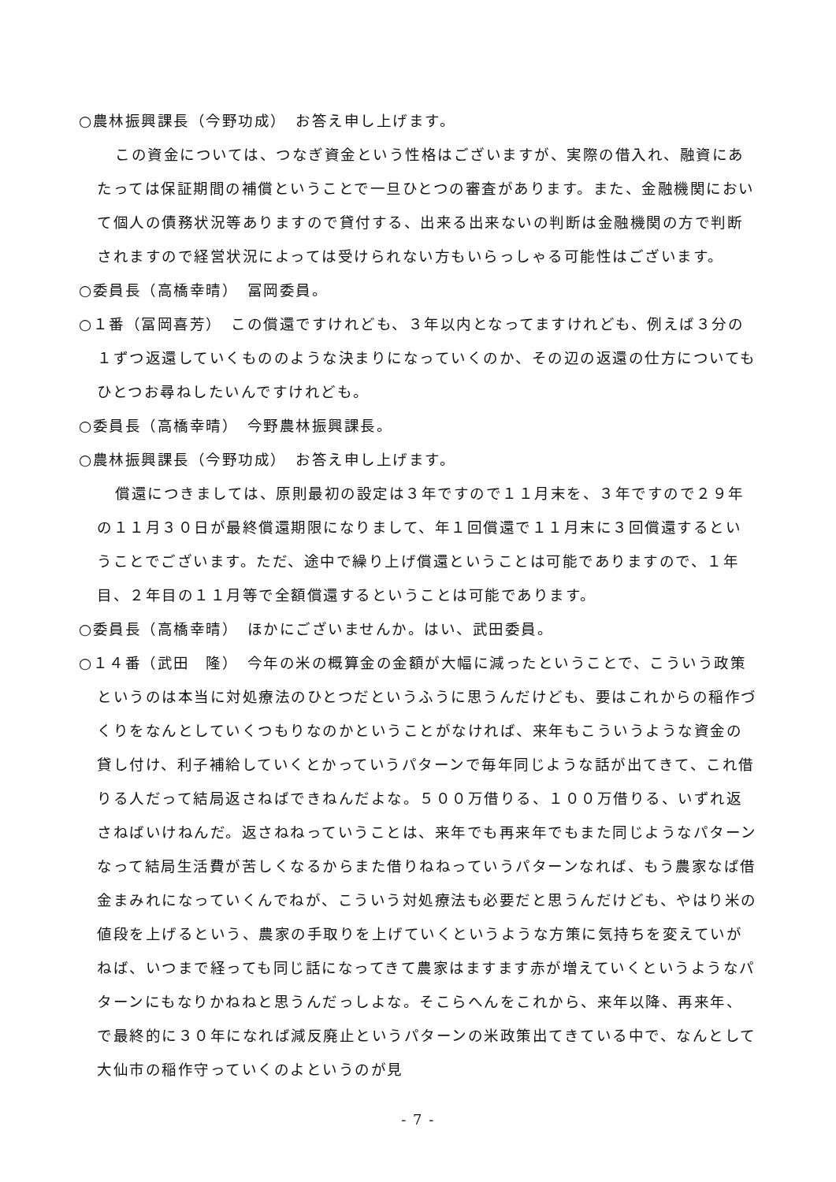○農林振興課長（今野功成）　お答え申し上げます。
この資金については、つなぎ資金という性格はございますが、実際の借入れ、融資にあたっては保証期間の補償ということで一旦ひとつの審査があります。また、金融機関において個人の債務状況等ありますので貸付する、出来る出来ないの判断は金融機関の方で判断されますので経営状況によっては受けられない方もいらっしゃる可能性はございます。
○委員長（高橋幸晴）　冨岡委員。
○１番（冨岡喜芳）　この償還ですけれども、３年以内となってますけれども、例えば３分の１ずつ返還していくもののような決まりになっていくのか、その辺の返還の仕方についてもひとつお尋ねしたいんですけれども。
○委員長（高橋幸晴）　今野農林振興課長。
○農林振興課長（今野功成）　お答え申し上げます。
償還につきましては、原則最初の設定は３年ですので１１月末を、３年ですので２９年の１１月３０日が最終償還期限になりまして、年１回償還で１１月末に３回償還するということでございます。ただ、途中で繰り上げ償還ということは可能でありますので、１年目、２年目の１１月等で全額償還するということは可能であります。
○委員長（高橋幸晴）　ほかにございませんか。はい、武田委員。
○１４番（武田　隆）　今年の米の概算金の金額が大幅に減ったということで、こういう政策というのは本当に対処療法のひとつだというふうに思うんだけども、要はこれからの稲作づくりをなんとしていくつもりなのかということがなければ、来年もこういうような資金の貸し付け、利子補給していくとかっていうパターンで毎年同じような話が出てきて、これ借りる人だって結局返さねばできねんだよな。５００万借りる、１００万借りる、いずれ返さねばいけねんだ。返さねねっていうことは、来年でも再来年でもまた同じようなパターンなって結局生活費が苦しくなるからまた借りねねっていうパターンなれば、もう農家なば借金まみれになっていくんでねが、こういう対処療法も必要だと思うんだけども、やはり米の値段を上げるという、農家の手取りを上げていくというような方策に気持ちを変えていがねば、いつまで経っても同じ話になってきて農家はますます赤が増えていくというようなパターンにもなりかねねと思うんだっしよな。そこらへんをこれから、来年以降、再来年、で最終的に３０年になれば減反廃止というパターンの米政策出てきている中で、なんとして大仙市の稲作守っていくのよというのが見
- 7 -